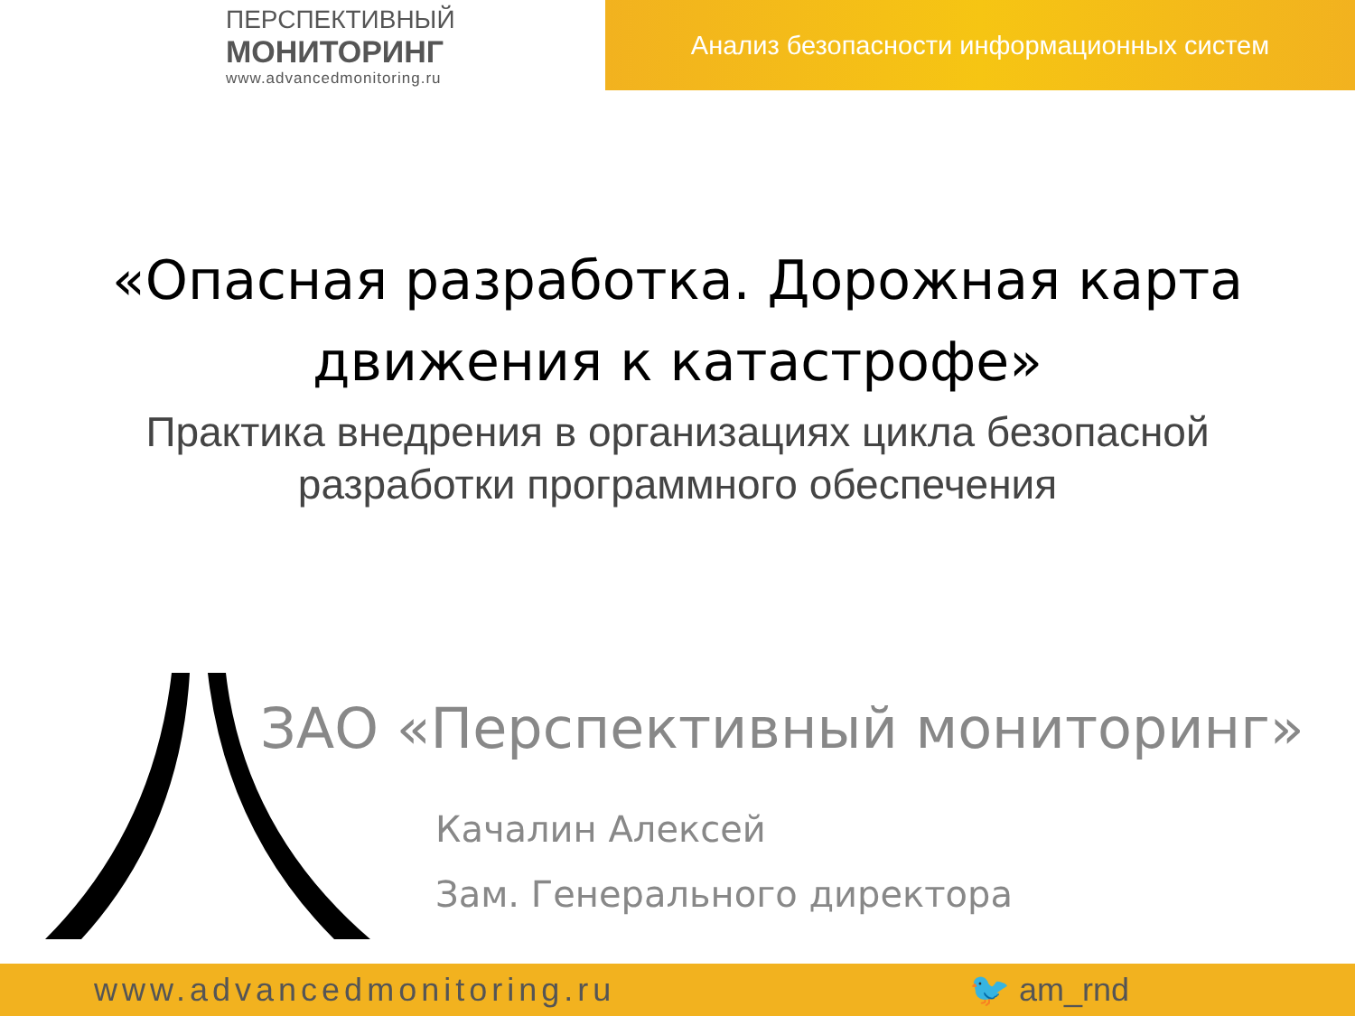ПЕРСПЕКТИВНЫЙ
МОНИТОРИНГ
www.advancedmonitoring.ru
Анализ безопасности информационных систем
«Опасная разработка. Дорожная карта
движения к катастрофе»
Практика внедрения в организациях цикла безопасной
разработки программного обеспечения
ЗАО «Перспективный мониторинг»
Качалин Алексей
Зам. Генерального директора
www.advancedmonitoring.ru 🐦 am_rnd